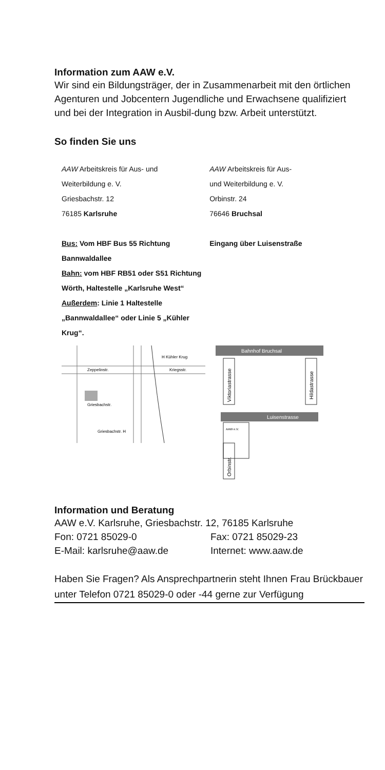Information zum AAW e.V.
Wir sind ein Bildungsträger, der in Zusammenarbeit mit den örtlichen Agenturen und Jobcentern Jugendliche und Erwachsene qualifiziert und bei der Integration in Ausbil-dung bzw. Arbeit unterstützt.
So finden Sie uns
AAW Arbeitskreis für Aus- und
Weiterbildung e. V.
Griesbachstr. 12
76185 Karlsruhe
Bus: Vom HBF Bus 55 Richtung Bannwaldallee
Bahn: vom HBF RB51 oder S51 Richtung Wörth, Haltestelle „Karlsruhe West“
Außerdem: Linie 1 Haltestelle „Bannwaldallee“ oder Linie 5 „Kühler Krug“.
AAW Arbeitskreis für Aus-
und Weiterbildung e. V.
Orbinstr. 24
76646 Bruchsal
Eingang über Luisenstraße
Zeppelinstr.
Kriegsstr.
Griesbachstr.
H Kühler Krug
Griesbachstr. H
Bahnhof Bruchsal
Viktoriastrasse
Hildastrasse
Luisenstrasse
AAW e.V.
Orbinstr.
Information und Beratung
AAW e.V. Karlsruhe, Griesbachstr. 12, 76185 Karlsruhe
Fon: 0721 85029-0 Fax: 0721 85029-23
E-Mail: karlsruhe@aaw.de Internet: www.aaw.de
Haben Sie Fragen? Als Ansprechpartnerin steht Ihnen Frau Brückbauer unter Telefon 0721 85029-0 oder -44 gerne zur Verfügung